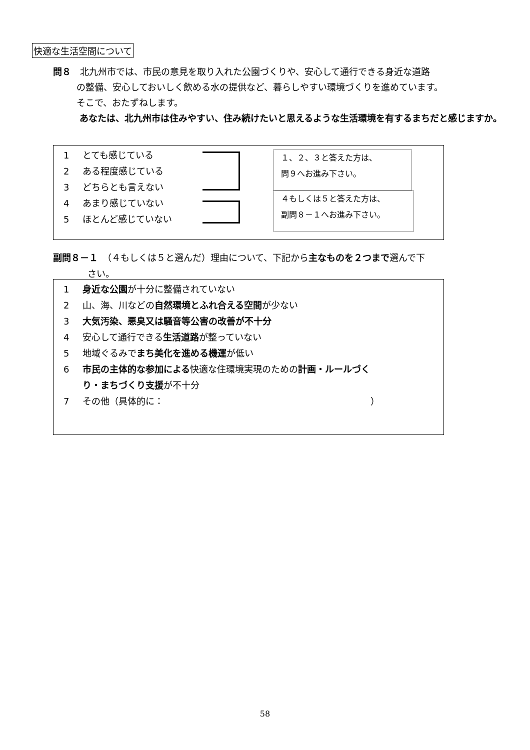快適な生活空間について
問８　北九州市では、市民の意見を取り入れた公園づくりや、安心して通行できる身近な道路
の整備、安心しておいしく飲める水の提供など、暮らしやすい環境づくりを進めています。
そこで、おたずねします。
あなたは、北九州市は住みやすい、住み続けたいと思えるような生活環境を有するまちだと感じますか。
1 とても感じている
2 ある程度感じている
3 どちらとも言えない
4 あまり感じていない
5 ほとんど感じていない
１、２、３と答えた方は、
問９へお進み下さい。
４もしくは５と答えた方は、
副問８－１へお進み下さい。
副問８－１　（４もしくは５と選んだ）理由について、下記から主なものを２つまで選んで下
さい。
1 身近な公園が十分に整備されていない
2 山、海、川などの自然環境とふれ合える空間が少ない
3 大気汚染、悪臭又は騒音等公害の改善が不十分
4 安心して通行できる生活道路が整っていない
5 地域ぐるみでまち美化を進める機運が低い
6 市民の主体的な参加による快適な住環境実現のための計画・ルールづく
り・まちづくり支援が不十分
7 その他（具体的に：　　　　　　　　　　　　　　　　　　　　　　　）
58